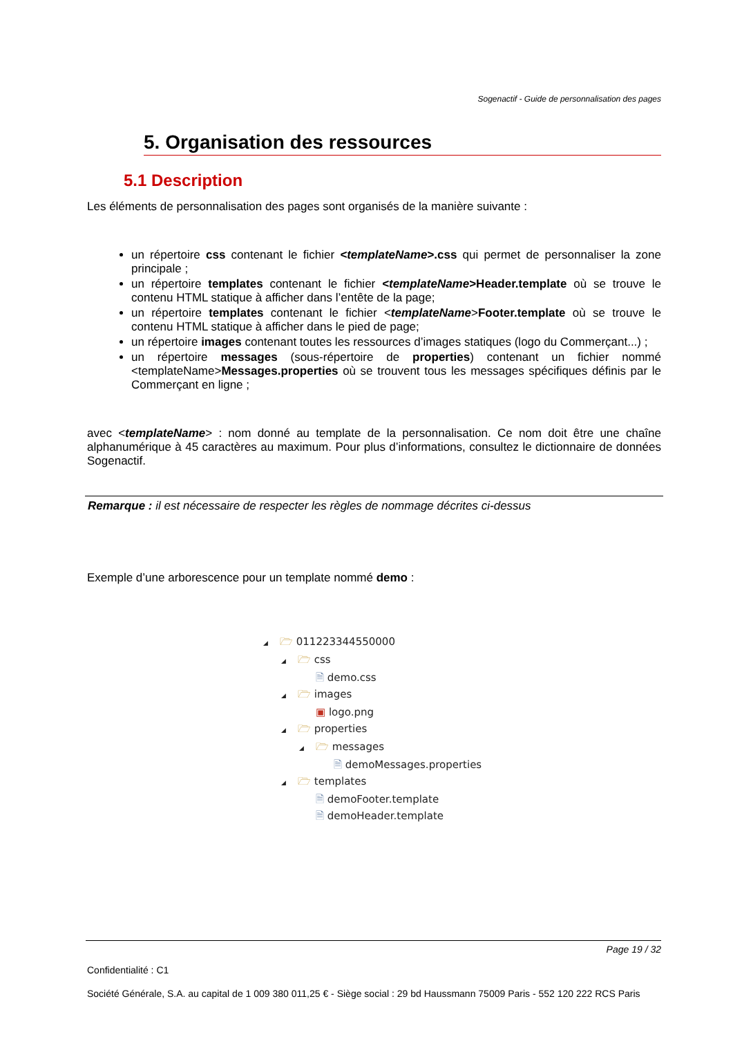Sogenactif - Guide de personnalisation des pages
5. Organisation des ressources
5.1 Description
Les éléments de personnalisation des pages sont organisés de la manière suivante :
un répertoire css contenant le fichier <templateName>.css qui permet de personnaliser la zone principale ;
un répertoire templates contenant le fichier <templateName>Header.template où se trouve le contenu HTML statique à afficher dans l’entête de la page;
un répertoire templates contenant le fichier <templateName>Footer.template où se trouve le contenu HTML statique à afficher dans le pied de page;
un répertoire images contenant toutes les ressources d’images statiques (logo du Commerçant...) ;
un répertoire messages (sous-répertoire de properties) contenant un fichier nommé <templateName>Messages.properties où se trouvent tous les messages spécifiques définis par le Commerçant en ligne ;
avec <templateName> : nom donné au template de la personnalisation. Ce nom doit être une chaîne alphanumérique à 45 caractères au maximum. Pour plus d’informations, consultez le dictionnaire de données Sogenactif.
Remarque : il est nécessaire de respecter les règles de nommage décrites ci-dessus
Exemple d’une arborescence pour un template nommé demo :
◢ 🗁 011223344550000
◢ 🗁 css
🗎 demo.css
◢ 🗁 images
▣ logo.png
◢ 🗁 properties
◢ 🗁 messages
🗎 demoMessages.properties
◢ 🗁 templates
🗎 demoFooter.template
🗎 demoHeader.template
Page 19 / 32
Confidentialité : C1
Société Générale, S.A. au capital de 1 009 380 011,25 € - Siège social : 29 bd Haussmann 75009 Paris - 552 120 222 RCS Paris